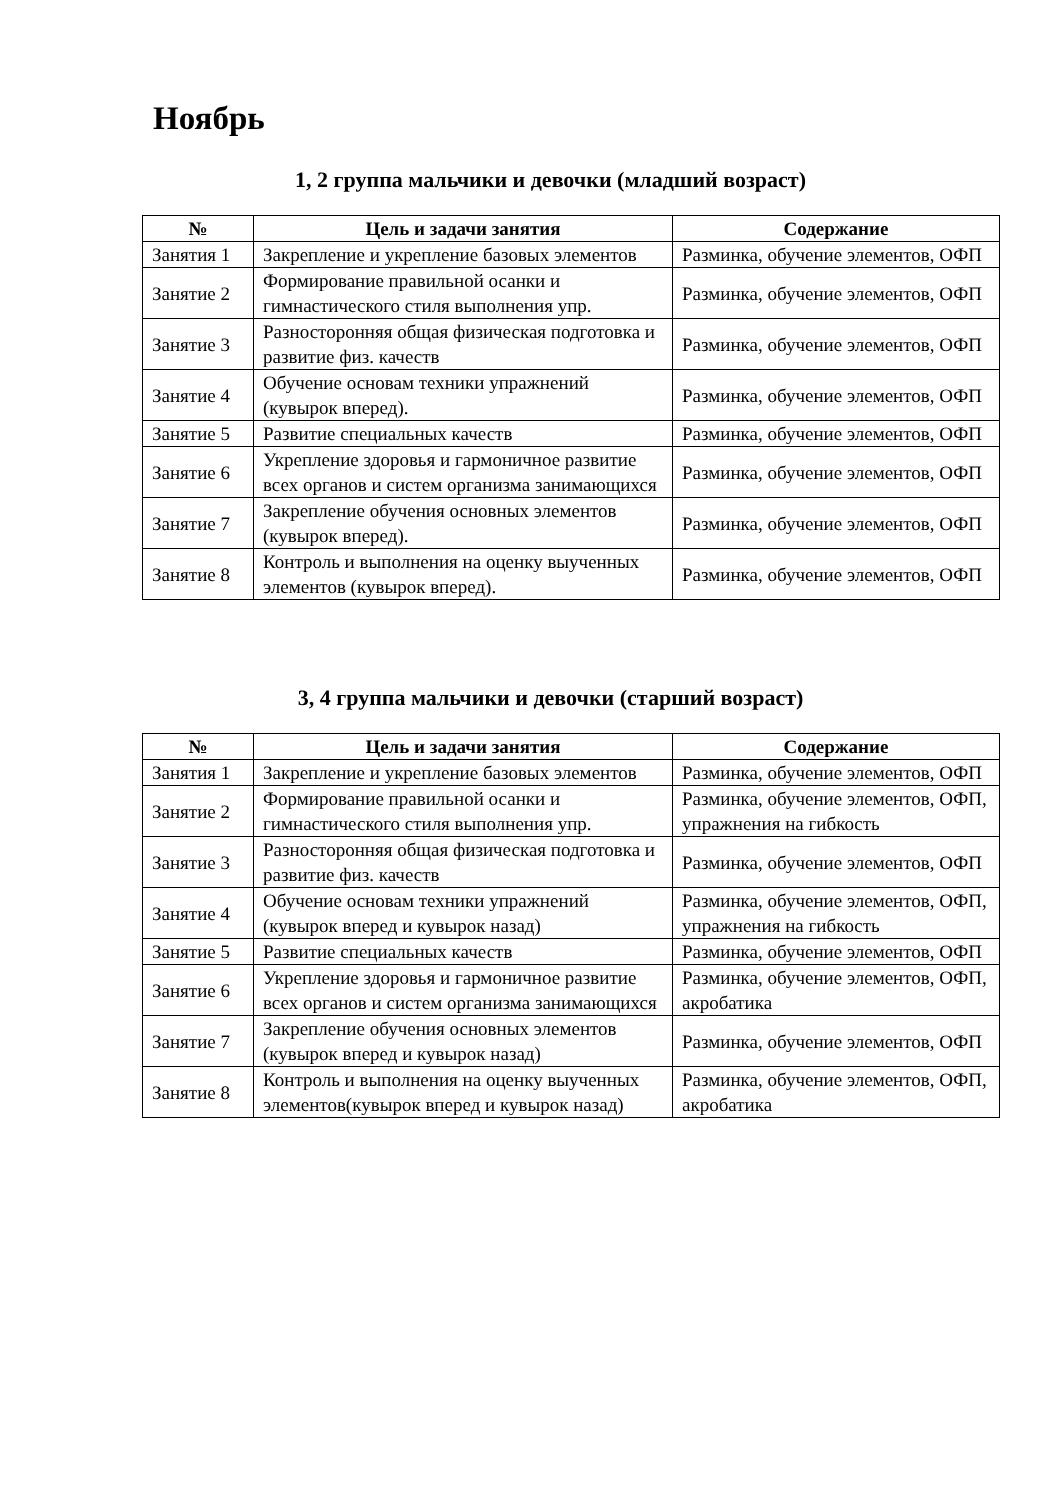Ноябрь
1, 2 группа мальчики и девочки (младший возраст)
| № | Цель и задачи занятия | Содержание |
| --- | --- | --- |
| Занятия 1 | Закрепление и укрепление базовых элементов | Разминка, обучение элементов, ОФП |
| Занятие 2 | Формирование правильной осанки и гимнастического стиля выполнения упр. | Разминка, обучение элементов, ОФП |
| Занятие 3 | Разносторонняя общая физическая подготовка и развитие физ. качеств | Разминка, обучение элементов, ОФП |
| Занятие 4 | Обучение основам техники упражнений (кувырок вперед). | Разминка, обучение элементов, ОФП |
| Занятие 5 | Развитие специальных качеств | Разминка, обучение элементов, ОФП |
| Занятие 6 | Укрепление здоровья и гармоничное развитие всех органов и систем организма занимающихся | Разминка, обучение элементов, ОФП |
| Занятие 7 | Закрепление обучения основных элементов (кувырок вперед). | Разминка, обучение элементов, ОФП |
| Занятие 8 | Контроль и выполнения на оценку выученных элементов (кувырок вперед). | Разминка, обучение элементов, ОФП |
3, 4 группа мальчики и девочки (старший возраст)
| № | Цель и задачи занятия | Содержание |
| --- | --- | --- |
| Занятия 1 | Закрепление и укрепление базовых элементов | Разминка, обучение элементов, ОФП |
| Занятие 2 | Формирование правильной осанки и гимнастического стиля выполнения упр. | Разминка, обучение элементов, ОФП, упражнения на гибкость |
| Занятие 3 | Разносторонняя общая физическая подготовка и развитие физ. качеств | Разминка, обучение элементов, ОФП |
| Занятие 4 | Обучение основам техники упражнений (кувырок вперед и кувырок назад) | Разминка, обучение элементов, ОФП, упражнения на гибкость |
| Занятие 5 | Развитие специальных качеств | Разминка, обучение элементов, ОФП |
| Занятие 6 | Укрепление здоровья и гармоничное развитие всех органов и систем организма занимающихся | Разминка, обучение элементов, ОФП, акробатика |
| Занятие 7 | Закрепление обучения основных элементов (кувырок вперед и кувырок назад) | Разминка, обучение элементов, ОФП |
| Занятие 8 | Контроль и выполнения на оценку выученных элементов(кувырок вперед и кувырок назад) | Разминка, обучение элементов, ОФП, акробатика |